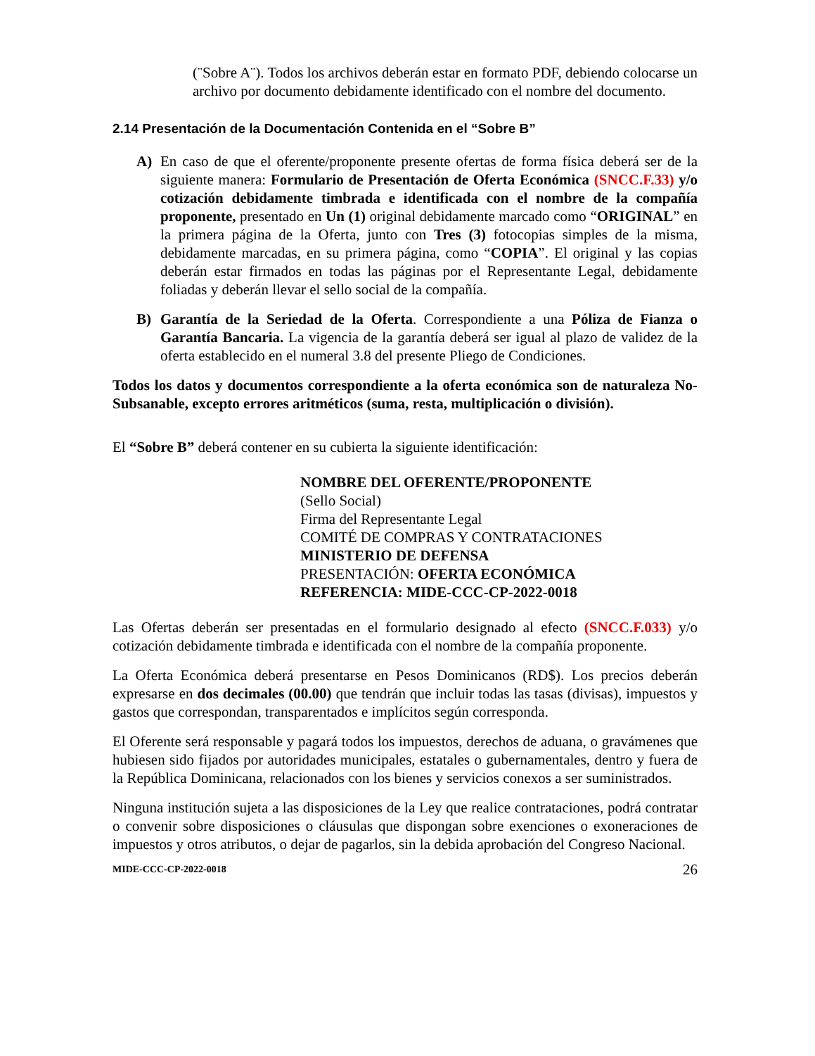(¨Sobre A¨). Todos los archivos deberán estar en formato PDF, debiendo colocarse un archivo por documento debidamente identificado con el nombre del documento.
2.14 Presentación de la Documentación Contenida en el “Sobre B”
A) En caso de que el oferente/proponente presente ofertas de forma física deberá ser de la siguiente manera: Formulario de Presentación de Oferta Económica (SNCC.F.33) y/o cotización debidamente timbrada e identificada con el nombre de la compañía proponente, presentado en Un (1) original debidamente marcado como “ORIGINAL” en la primera página de la Oferta, junto con Tres (3) fotocopias simples de la misma, debidamente marcadas, en su primera página, como “COPIA”. El original y las copias deberán estar firmados en todas las páginas por el Representante Legal, debidamente foliadas y deberán llevar el sello social de la compañía.
B) Garantía de la Seriedad de la Oferta. Correspondiente a una Póliza de Fianza o Garantía Bancaria. La vigencia de la garantía deberá ser igual al plazo de validez de la oferta establecido en el numeral 3.8 del presente Pliego de Condiciones.
Todos los datos y documentos correspondiente a la oferta económica son de naturaleza No-Subsanable, excepto errores aritméticos (suma, resta, multiplicación o división).
El “Sobre B” deberá contener en su cubierta la siguiente identificación:
NOMBRE DEL OFERENTE/PROPONENTE
(Sello Social)
Firma del Representante Legal
COMITÉ DE COMPRAS Y CONTRATACIONES
MINISTERIO DE DEFENSA
PRESENTACIÓN: OFERTA ECONÓMICA
REFERENCIA: MIDE-CCC-CP-2022-0018
Las Ofertas deberán ser presentadas en el formulario designado al efecto (SNCC.F.033) y/o cotización debidamente timbrada e identificada con el nombre de la compañía proponente.
La Oferta Económica deberá presentarse en Pesos Dominicanos (RD$). Los precios deberán expresarse en dos decimales (00.00) que tendrán que incluir todas las tasas (divisas), impuestos y gastos que correspondan, transparentados e implícitos según corresponda.
El Oferente será responsable y pagará todos los impuestos, derechos de aduana, o gravámenes que hubiesen sido fijados por autoridades municipales, estatales o gubernamentales, dentro y fuera de la República Dominicana, relacionados con los bienes y servicios conexos a ser suministrados.
Ninguna institución sujeta a las disposiciones de la Ley que realice contrataciones, podrá contratar o convenir sobre disposiciones o cláusulas que dispongan sobre exenciones o exoneraciones de impuestos y otros atributos, o dejar de pagarlos, sin la debida aprobación del Congreso Nacional.
MIDE-CCC-CP-2022-0018 26